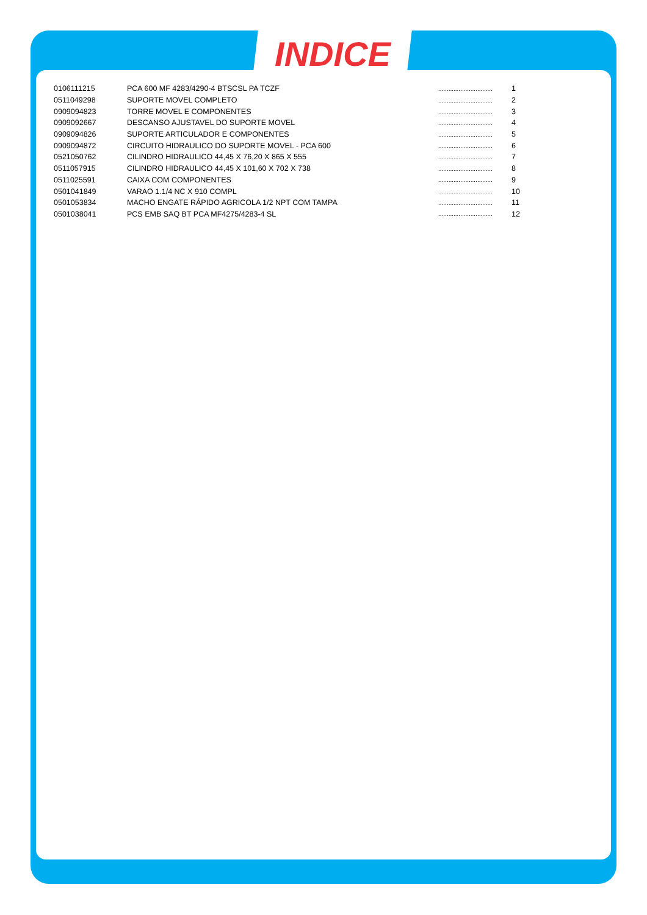INDICE
| 0106111215 | PCA 600 MF 4283/4290-4 BTSCSL PA TCZF | ................................ | 1 |
| 0511049298 | SUPORTE MOVEL COMPLETO | ................................ | 2 |
| 0909094823 | TORRE MOVEL E COMPONENTES | ................................ | 3 |
| 0909092667 | DESCANSO AJUSTAVEL DO SUPORTE MOVEL | ................................ | 4 |
| 0909094826 | SUPORTE ARTICULADOR E COMPONENTES | ................................ | 5 |
| 0909094872 | CIRCUITO HIDRAULICO DO SUPORTE MOVEL - PCA 600 | ................................ | 6 |
| 0521050762 | CILINDRO HIDRAULICO 44,45 X 76,20 X 865 X 555 | ................................ | 7 |
| 0511057915 | CILINDRO HIDRAULICO 44,45 X 101,60 X 702 X 738 | ................................ | 8 |
| 0511025591 | CAIXA COM COMPONENTES | ................................ | 9 |
| 0501041849 | VARAO 1.1/4 NC X 910 COMPL | ................................ | 10 |
| 0501053834 | MACHO ENGATE RÁPIDO AGRICOLA 1/2 NPT COM TAMPA | ................................ | 11 |
| 0501038041 | PCS EMB SAQ BT PCA MF4275/4283-4 SL | ................................ | 12 |